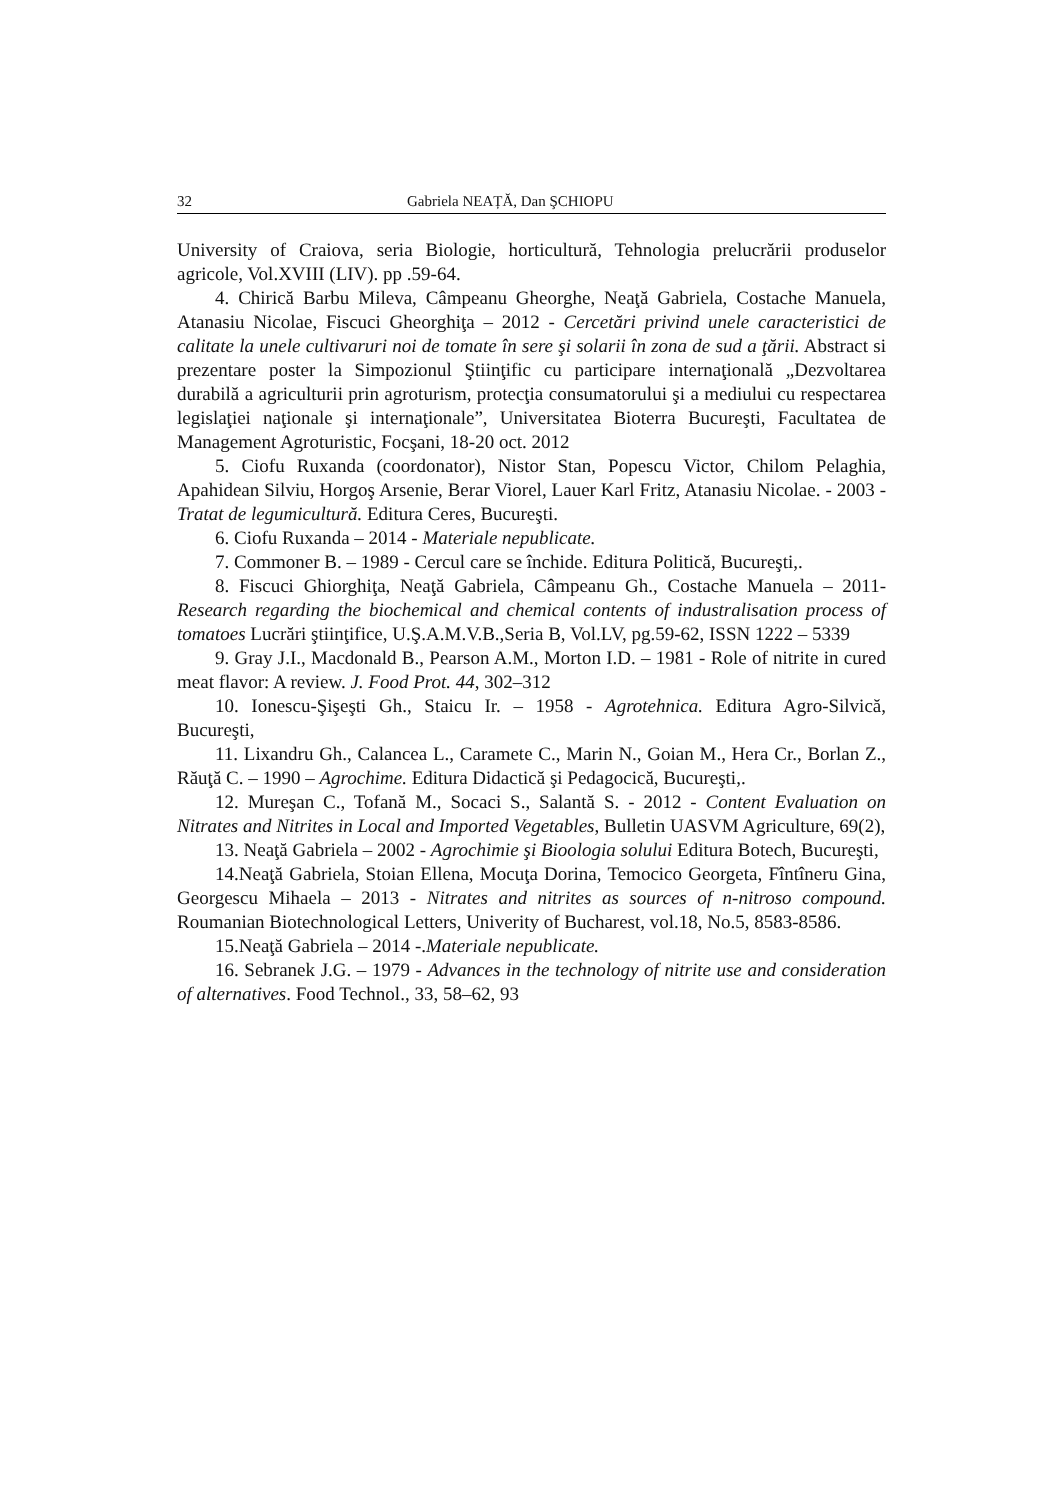32 Gabriela NEAȚĂ, Dan ŞCHIOPU
University of Craiova, seria Biologie, horticultură, Tehnologia prelucrării produselor agricole, Vol.XVIII (LIV). pp .59-64.
4. Chirică Barbu Mileva, Câmpeanu Gheorghe, Neaţă Gabriela, Costache Manuela, Atanasiu Nicolae, Fiscuci Gheorghiţa – 2012 - Cercetări privind unele caracteristici de calitate la unele cultivaruri noi de tomate în sere şi solarii în zona de sud a ţării. Abstract si prezentare poster la Simpozionul Ştiinţific cu participare internaţională „Dezvoltarea durabilă a agriculturii prin agroturism, protecţia consumatorului şi a mediului cu respectarea legislaţiei naţionale şi internaţionale”, Universitatea Bioterra Bucureşti, Facultatea de Management Agroturistic, Focşani, 18-20 oct. 2012
5. Ciofu Ruxanda (coordonator), Nistor Stan, Popescu Victor, Chilom Pelaghia, Apahidean Silviu, Horgoş Arsenie, Berar Viorel, Lauer Karl Fritz, Atanasiu Nicolae. - 2003 - Tratat de legumicultură. Editura Ceres, Bucureşti.
6. Ciofu Ruxanda – 2014 - Materiale nepublicate.
7. Commoner B. – 1989 - Cercul care se închide. Editura Politică, Bucureşti,.
8. Fiscuci Ghiorghiţa, Neaţă Gabriela, Câmpeanu Gh., Costache Manuela – 2011- Research regarding the biochemical and chemical contents of industralisation process of tomatoes Lucrări ştiinţifice, U.Ş.A.M.V.B.,Seria B, Vol.LV, pg.59-62, ISSN 1222 – 5339
9. Gray J.I., Macdonald B., Pearson A.M., Morton I.D. – 1981 - Role of nitrite in cured meat flavor: A review. J. Food Prot. 44, 302–312
10. Ionescu-Şişeşti Gh., Staicu Ir. – 1958 - Agrotehnica. Editura Agro-Silvică, Bucureşti,
11. Lixandru Gh., Calancea L., Caramete C., Marin N., Goian M., Hera Cr., Borlan Z., Răuţă C. – 1990 – Agrochime. Editura Didactică şi Pedagocică, Bucureşti,.
12. Mureşan C., Tofană M., Socaci S., Salantă S. - 2012 - Content Evaluation on Nitrates and Nitrites in Local and Imported Vegetables, Bulletin UASVM Agriculture, 69(2),
13. Neaţă Gabriela – 2002 - Agrochimie şi Bioologia solului Editura Botech, Bucureşti,
14.Neaţă Gabriela, Stoian Ellena, Mocuţa Dorina, Temocico Georgeta, Fîntîneru Gina, Georgescu Mihaela – 2013 - Nitrates and nitrites as sources of n-nitroso compound. Roumanian Biotechnological Letters, Univerity of Bucharest, vol.18, No.5, 8583-8586.
15.Neaţă Gabriela – 2014 -.Materiale nepublicate.
16. Sebranek J.G. – 1979 - Advances in the technology of nitrite use and consideration of alternatives. Food Technol., 33, 58–62, 93